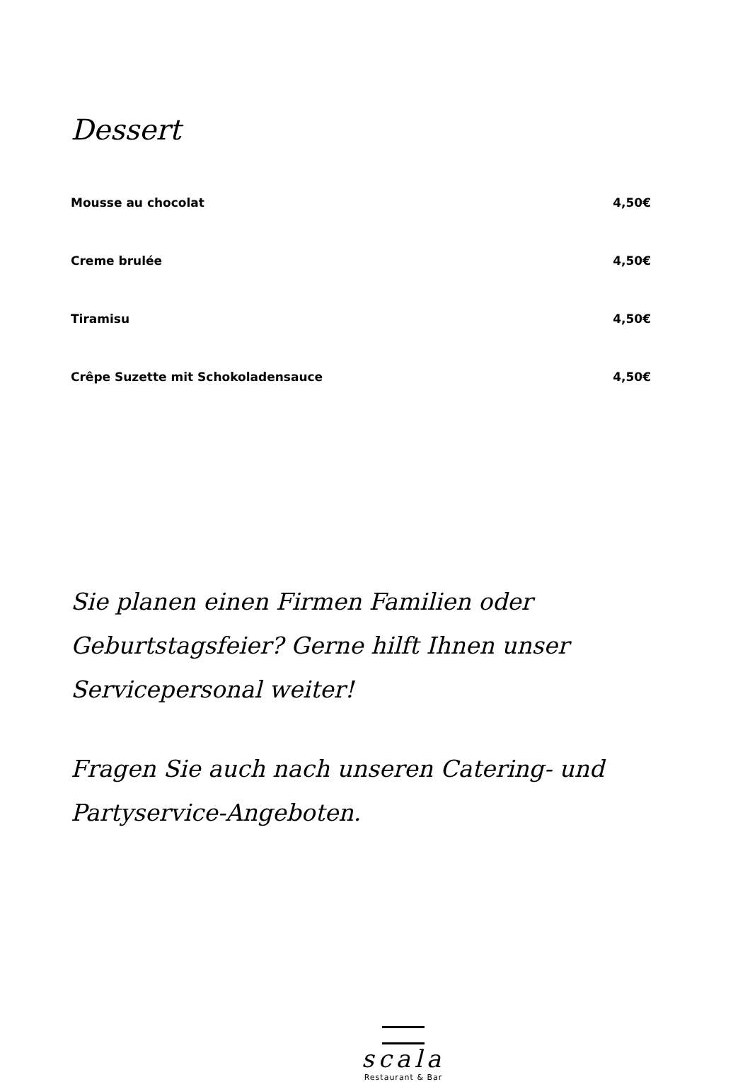Dessert
Mousse au chocolat 4,50€
Creme brulée 4,50€
Tiramisu 4,50€
Crêpe Suzette mit Schokoladensauce 4,50€
Sie planen einen Firmen Familien oder Geburtstagsfeier? Gerne hilft Ihnen unser Servicepersonal weiter!
Fragen Sie auch nach unseren Catering- und Partyservice-Angeboten.
scala
Restaurant & Bar